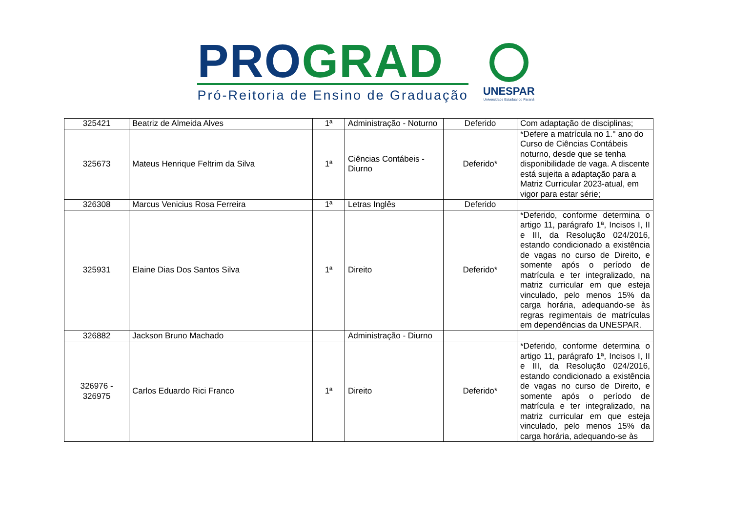PRO GRAD
Pró-Reitoria de Ensino de Graduação
UNESPAR
Universidade Estadual do Paraná
| 325421 | Beatriz de Almeida Alves | 1ª | Administração - Noturno | Deferido | Com adaptação de disciplinas; |
| 325673 | Mateus Henrique Feltrim da Silva | 1ª | Ciências Contábeis - Diurno | Deferido* | *Defere a matrícula no 1.° ano do Curso de Ciências Contábeis noturno, desde que se tenha disponibilidade de vaga. A discente está sujeita a adaptação para a Matriz Curricular 2023-atual, em vigor para estar série; |
| 326308 | Marcus Venicius Rosa Ferreira | 1ª | Letras Inglês | Deferido | |
| 325931 | Elaine Dias Dos Santos Silva | 1ª | Direito | Deferido* | *Deferido, conforme determina o artigo 11, parágrafo 1ª, Incisos I, II e III, da Resolução 024/2016, estando condicionado a existência de vagas no curso de Direito, e somente após o período de matrícula e ter integralizado, na matriz curricular em que esteja vinculado, pelo menos 15% da carga horária, adequando-se às regras regimentais de matrículas em dependências da UNESPAR. |
| 326882 | Jackson Bruno Machado | | Administração - Diurno | | |
| 326976 - 326975 | Carlos Eduardo Rici Franco | 1ª | Direito | Deferido* | *Deferido, conforme determina o artigo 11, parágrafo 1ª, Incisos I, II e III, da Resolução 024/2016, estando condicionado a existência de vagas no curso de Direito, e somente após o período de matrícula e ter integralizado, na matriz curricular em que esteja vinculado, pelo menos 15% da carga horária, adequando-se às |